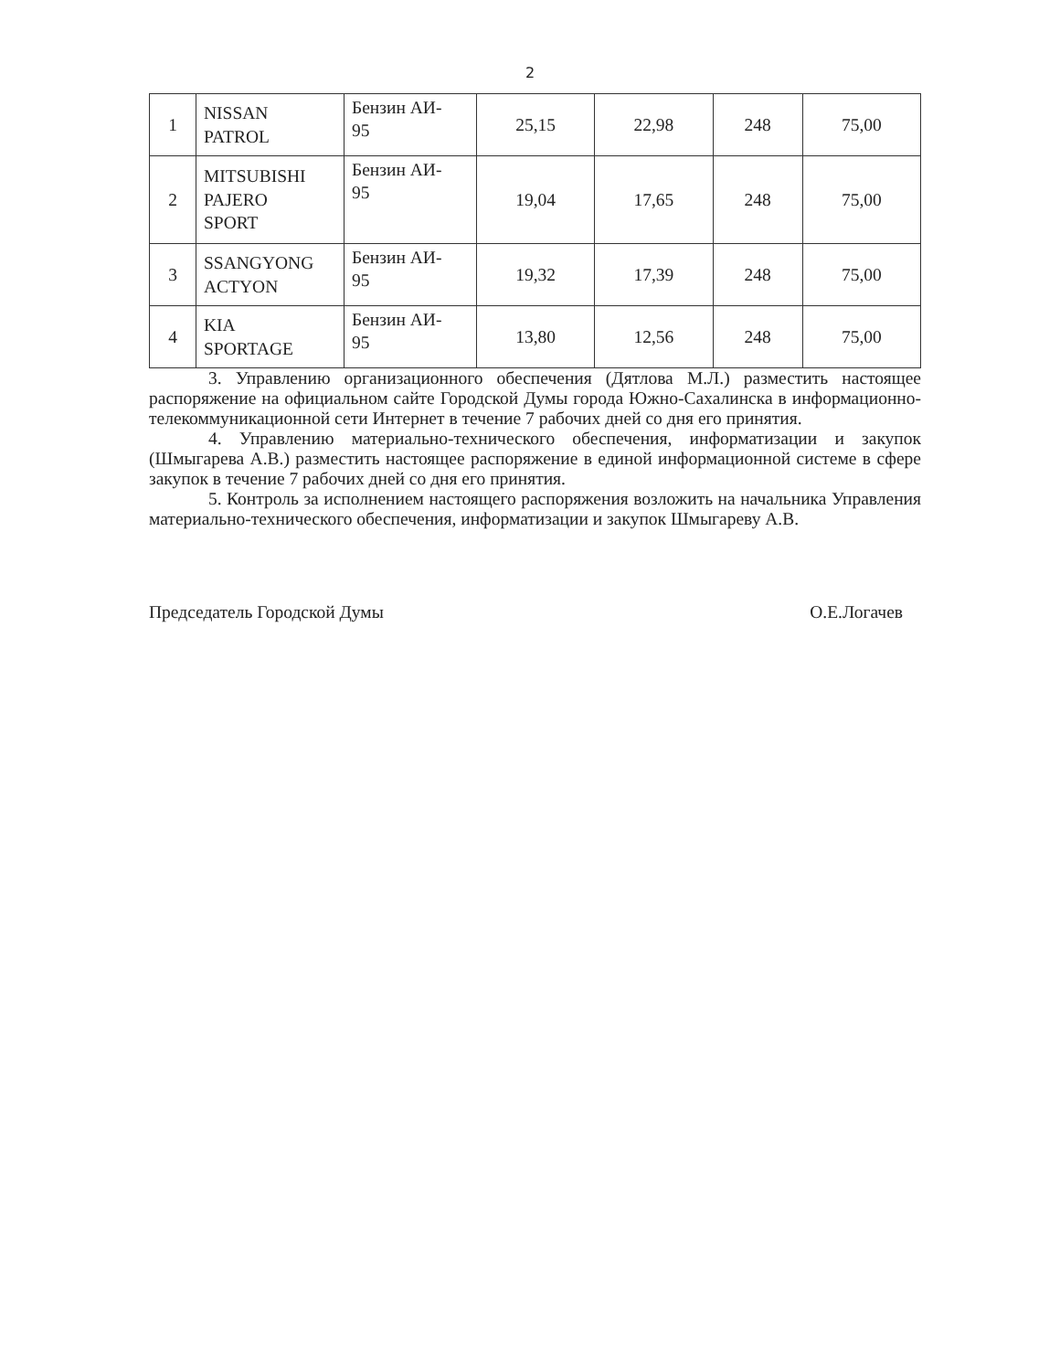2
| 1 | NISSAN PATROL | Бензин АИ- 95 | 25,15 | 22,98 | 248 | 75,00 |
| 2 | MITSUBISHI PAJERO SPORT | Бензин АИ- 95 | 19,04 | 17,65 | 248 | 75,00 |
| 3 | SSANGYONG ACTYON | Бензин АИ- 95 | 19,32 | 17,39 | 248 | 75,00 |
| 4 | KIA SPORTAGE | Бензин АИ- 95 | 13,80 | 12,56 | 248 | 75,00 |
3. Управлению организационного обеспечения (Дятлова М.Л.) разместить настоящее распоряжение на официальном сайте Городской Думы города Южно-Сахалинска в информационно-телекоммуникационной сети Интернет в течение 7 рабочих дней со дня его принятия.
4. Управлению материально-технического обеспечения, информатизации и закупок (Шмыгарева А.В.) разместить настоящее распоряжение в единой информационной системе в сфере закупок в течение 7 рабочих дней со дня его принятия.
5. Контроль за исполнением настоящего распоряжения возложить на начальника Управления материально-технического обеспечения, информатизации и закупок Шмыгареву А.В.
Председатель Городской Думы О.Е.Логачев